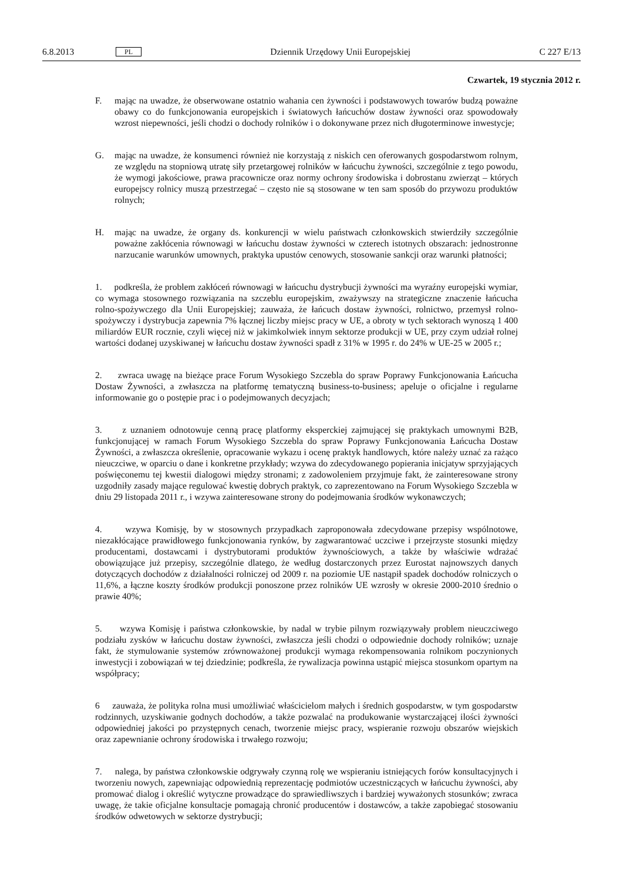6.8.2013 PL Dziennik Urzędowy Unii Europejskiej C 227 E/13
Czwartek, 19 stycznia 2012 r.
F. mając na uwadze, że obserwowane ostatnio wahania cen żywności i podstawowych towarów budzą poważne obawy co do funkcjonowania europejskich i światowych łańcuchów dostaw żywności oraz spowodowały wzrost niepewności, jeśli chodzi o dochody rolników i o dokonywane przez nich długoterminowe inwestycje;
G. mając na uwadze, że konsumenci również nie korzystają z niskich cen oferowanych gospodarstwom rolnym, ze względu na stopniową utratę siły przetargowej rolników w łańcuchu żywności, szczególnie z tego powodu, że wymogi jakościowe, prawa pracownicze oraz normy ochrony środowiska i dobrostanu zwierząt – których europejscy rolnicy muszą przestrzegać – często nie są stosowane w ten sam sposób do przywozu produktów rolnych;
H. mając na uwadze, że organy ds. konkurencji w wielu państwach członkowskich stwierdziły szczególnie poważne zakłócenia równowagi w łańcuchu dostaw żywności w czterech istotnych obszarach: jednostronne narzucanie warunków umownych, praktyka upustów cenowych, stosowanie sankcji oraz warunki płatności;
1. podkreśla, że problem zakłóceń równowagi w łańcuchu dystrybucji żywności ma wyraźny europejski wymiar, co wymaga stosownego rozwiązania na szczeblu europejskim, zważywszy na strategiczne znaczenie łańcucha rolno-spożywczego dla Unii Europejskiej; zauważa, że łańcuch dostaw żywności, rolnictwo, przemysł rolno-spożywczy i dystrybucja zapewnia 7% łącznej liczby miejsc pracy w UE, a obroty w tych sektorach wynoszą 1 400 miliardów EUR rocznie, czyli więcej niż w jakimkolwiek innym sektorze produkcji w UE, przy czym udział rolnej wartości dodanej uzyskiwanej w łańcuchu dostaw żywności spadł z 31% w 1995 r. do 24% w UE-25 w 2005 r.;
2. zwraca uwagę na bieżące prace Forum Wysokiego Szczebla do spraw Poprawy Funkcjonowania Łańcucha Dostaw Żywności, a zwłaszcza na platformę tematyczną business-to-business; apeluje o oficjalne i regularne informowanie go o postępie prac i o podejmowanych decyzjach;
3. z uznaniem odnotowuje cenną pracę platformy eksperckiej zajmującej się praktykach umownymi B2B, funkcjonującej w ramach Forum Wysokiego Szczebla do spraw Poprawy Funkcjonowania Łańcucha Dostaw Żywności, a zwłaszcza określenie, opracowanie wykazu i ocenę praktyk handlowych, które należy uznać za rażąco nieuczciwe, w oparciu o dane i konkretne przykłady; wzywa do zdecydowanego popierania inicjatyw sprzyjających poświęconemu tej kwestii dialogowi między stronami; z zadowoleniem przyjmuje fakt, że zainteresowane strony uzgodniły zasady mające regulować kwestię dobrych praktyk, co zaprezentowano na Forum Wysokiego Szczebla w dniu 29 listopada 2011 r., i wzywa zainteresowane strony do podejmowania środków wykonawczych;
4. wzywa Komisję, by w stosownych przypadkach zaproponowała zdecydowane przepisy wspólnotowe, niezakłócające prawidłowego funkcjonowania rynków, by zagwarantować uczciwe i przejrzyste stosunki między producentami, dostawcami i dystrybutorami produktów żywnościowych, a także by właściwie wdrażać obowiązujące już przepisy, szczególnie dlatego, że według dostarczonych przez Eurostat najnowszych danych dotyczących dochodów z działalności rolniczej od 2009 r. na poziomie UE nastąpił spadek dochodów rolniczych o 11,6%, a łączne koszty środków produkcji ponoszone przez rolników UE wzrosły w okresie 2000-2010 średnio o prawie 40%;
5. wzywa Komisję i państwa członkowskie, by nadal w trybie pilnym rozwiązywały problem nieuczciwego podziału zysków w łańcuchu dostaw żywności, zwłaszcza jeśli chodzi o odpowiednie dochody rolników; uznaje fakt, że stymulowanie systemów zrównoważonej produkcji wymaga rekompensowania rolnikom poczynionych inwestycji i zobowiązań w tej dziedzinie; podkreśla, że rywalizacja powinna ustąpić miejsca stosunkom opartym na współpracy;
6 zauważa, że polityka rolna musi umożliwiać właścicielom małych i średnich gospodarstw, w tym gospodarstw rodzinnych, uzyskiwanie godnych dochodów, a także pozwalać na produkowanie wystarczającej ilości żywności odpowiedniej jakości po przystępnych cenach, tworzenie miejsc pracy, wspieranie rozwoju obszarów wiejskich oraz zapewnianie ochrony środowiska i trwałego rozwoju;
7. nalega, by państwa członkowskie odgrywały czynną rolę we wspieraniu istniejących forów konsultacyjnych i tworzeniu nowych, zapewniając odpowiednią reprezentację podmiotów uczestniczących w łańcuchu żywności, aby promować dialog i określić wytyczne prowadzące do sprawiedliwszych i bardziej wyważonych stosunków; zwraca uwagę, że takie oficjalne konsultacje pomagają chronić producentów i dostawców, a także zapobiegać stosowaniu środków odwetowych w sektorze dystrybucji;